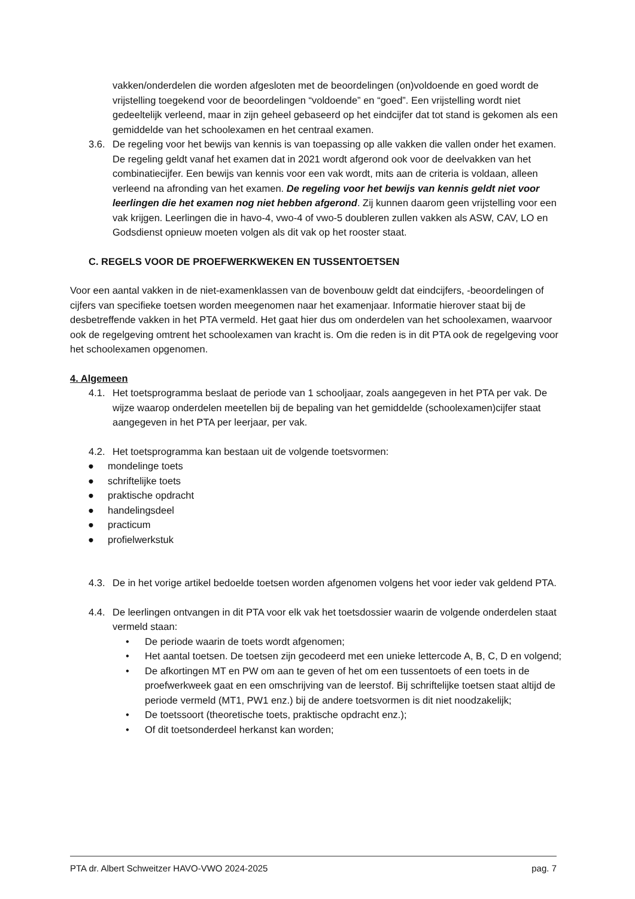vakken/onderdelen die worden afgesloten met de beoordelingen (on)voldoende en goed wordt de vrijstelling toegekend voor de beoordelingen “voldoende” en “goed”. Een vrijstelling wordt niet gedeeltelijk verleend, maar in zijn geheel gebaseerd op het eindcijfer dat tot stand is gekomen als een gemiddelde van het schoolexamen en het centraal examen.
3.6. De regeling voor het bewijs van kennis is van toepassing op alle vakken die vallen onder het examen. De regeling geldt vanaf het examen dat in 2021 wordt afgerond ook voor de deelvakken van het combinatiecijfer. Een bewijs van kennis voor een vak wordt, mits aan de criteria is voldaan, alleen verleend na afronding van het examen. De regeling voor het bewijs van kennis geldt niet voor leerlingen die het examen nog niet hebben afgerond. Zij kunnen daarom geen vrijstelling voor een vak krijgen. Leerlingen die in havo-4, vwo-4 of vwo-5 doubleren zullen vakken als ASW, CAV, LO en Godsdienst opnieuw moeten volgen als dit vak op het rooster staat.
C. REGELS VOOR DE PROEFWERKWEKEN EN TUSSENTOETSEN
Voor een aantal vakken in de niet-examenklassen van de bovenbouw geldt dat eindcijfers, -beoordelingen of cijfers van specifieke toetsen worden meegenomen naar het examenjaar. Informatie hierover staat bij de desbetreffende vakken in het PTA vermeld. Het gaat hier dus om onderdelen van het schoolexamen, waarvoor ook de regelgeving omtrent het schoolexamen van kracht is. Om die reden is in dit PTA ook de regelgeving voor het schoolexamen opgenomen.
4. Algemeen
4.1. Het toetsprogramma beslaat de periode van 1 schooljaar, zoals aangegeven in het PTA per vak. De wijze waarop onderdelen meetellen bij de bepaling van het gemiddelde (schoolexamen)cijfer staat aangegeven in het PTA per leerjaar, per vak.
4.2. Het toetsprogramma kan bestaan uit de volgende toetsvormen:
● mondelinge toets
● schriftelijke toets
● praktische opdracht
● handelingsdeel
● practicum
● profielwerkstuk
4.3. De in het vorige artikel bedoelde toetsen worden afgenomen volgens het voor ieder vak geldend PTA.
4.4. De leerlingen ontvangen in dit PTA voor elk vak het toetsdossier waarin de volgende onderdelen staat vermeld staan:
• De periode waarin de toets wordt afgenomen;
• Het aantal toetsen. De toetsen zijn gecodeerd met een unieke lettercode A, B, C, D en volgend;
• De afkortingen MT en PW om aan te geven of het om een tussentoets of een toets in de proefwerkweek gaat en een omschrijving van de leerstof. Bij schriftelijke toetsen staat altijd de periode vermeld (MT1, PW1 enz.) bij de andere toetsvormen is dit niet noodzakelijk;
• De toetssoort (theoretische toets, praktische opdracht enz.);
• Of dit toetsonderdeel herkanst kan worden;
PTA dr. Albert Schweitzer HAVO-VWO 2024-2025 pag. 7